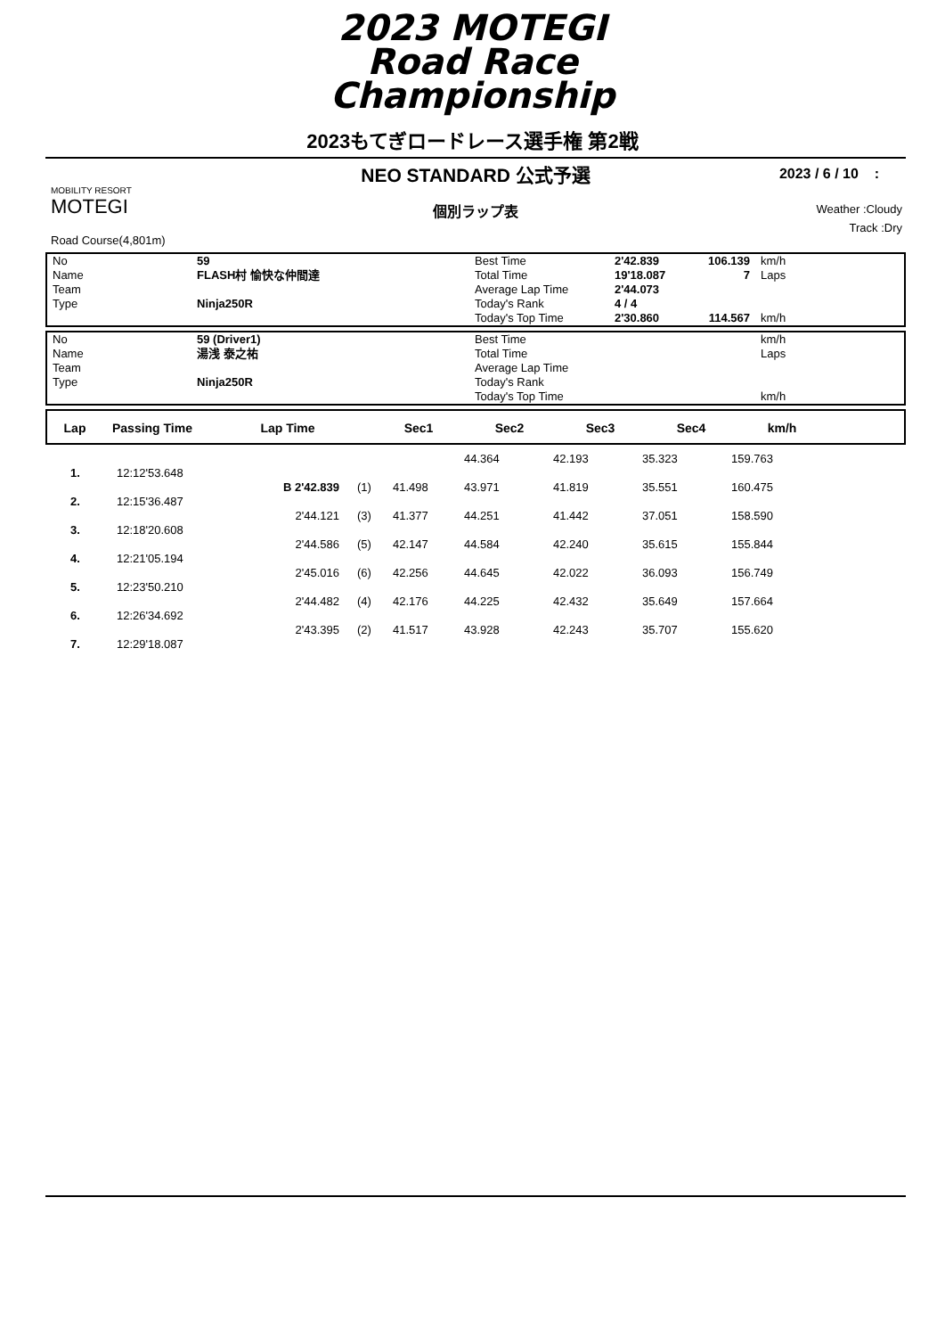2023 MOTEGI
Road Race
Championship
2023もてぎロードレース選手権 第2戦
NEO STANDARD 公式予選
2023 / 6 / 10 :
MOBILITY RESORT
MOTEGI
個別ラップ表
Weather :Cloudy
Track :Dry
Road Course(4,801m)
| No | 59 | Best Time | 2'42.839 | 106.139 | km/h |
| Name | FLASH村 愉快な仲間達 | Total Time | 19'18.087 | 7 | Laps |
| Team | | Average Lap Time | 2'44.073 | | |
| Type | Ninja250R | Today's Rank | 4 / 4 | | |
| | | Today's Top Time | 2'30.860 | 114.567 | km/h |
| No | 59 (Driver1) | Best Time | | | km/h |
| Name | 湯浅 泰之祐 | Total Time | | | Laps |
| Team | | Average Lap Time | | | |
| Type | Ninja250R | Today's Rank | | | |
| | | Today's Top Time | | | km/h |
| Lap | Passing Time | Lap Time | Sec1 | Sec2 | Sec3 | Sec4 | km/h | |
| --- | --- | --- | --- | --- | --- | --- | --- | --- |
| | | | | | 44.364 | 42.193 | 35.323 | 159.763 | |
| 1. | 12:12'53.648 | | | | | | | | |
| | | B 2'42.839 | (1) | 41.498 | 43.971 | 41.819 | 35.551 | 160.475 | |
| 2. | 12:15'36.487 | | | | | | | | |
| | | 2'44.121 | (3) | 41.377 | 44.251 | 41.442 | 37.051 | 158.590 | |
| 3. | 12:18'20.608 | | | | | | | | |
| | | 2'44.586 | (5) | 42.147 | 44.584 | 42.240 | 35.615 | 155.844 | |
| 4. | 12:21'05.194 | | | | | | | | |
| | | 2'45.016 | (6) | 42.256 | 44.645 | 42.022 | 36.093 | 156.749 | |
| 5. | 12:23'50.210 | | | | | | | | |
| | | 2'44.482 | (4) | 42.176 | 44.225 | 42.432 | 35.649 | 157.664 | |
| 6. | 12:26'34.692 | | | | | | | | |
| | | 2'43.395 | (2) | 41.517 | 43.928 | 42.243 | 35.707 | 155.620 | |
| 7. | 12:29'18.087 | | | | | | | | |